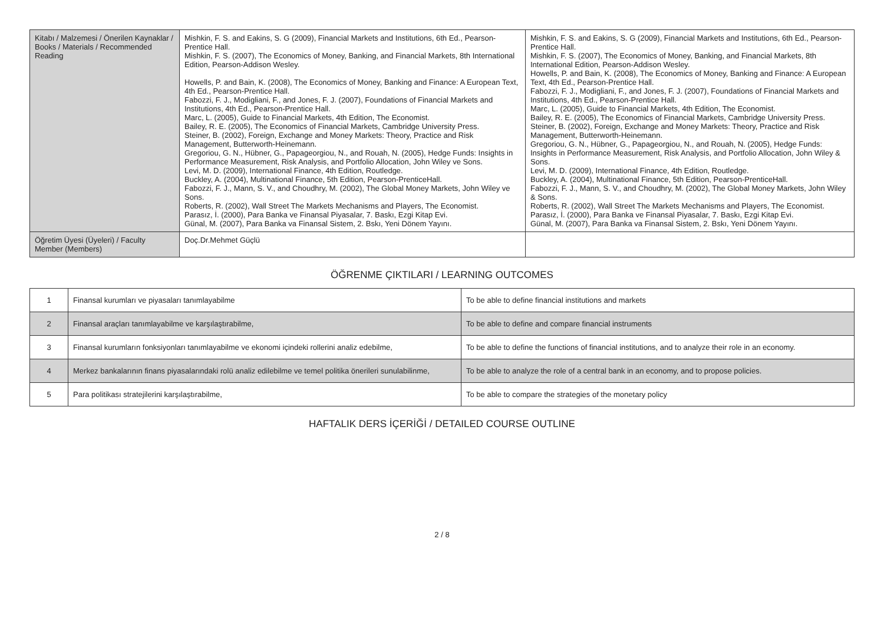| Kitabı / Malzemesi / Önerilen Kaynaklar / Books / Materials / Recommended Reading | Mishkin, F. S. and Eakins, S. G (2009), Financial Markets and Institutions, 6th Ed., Pearson-Prentice Hall. Mishkin, F. S. (2007), The Economics of Money, Banking, and Financial Markets, 8th International Edition, Pearson-Addison Wesley. Howells, P. and Bain, K. (2008), The Economics of Money, Banking and Finance: A European Text, 4th Ed., Pearson-Prentice Hall. Fabozzi, F. J., Modigliani, F., and Jones, F. J. (2007), Foundations of Financial Markets and Institutions, 4th Ed., Pearson-Prentice Hall. Marc, L. (2005), Guide to Financial Markets, 4th Edition, The Economist. Bailey, R. E. (2005), The Economics of Financial Markets, Cambridge University Press. Steiner, B. (2002), Foreign, Exchange and Money Markets: Theory, Practice and Risk Management, Butterworth-Heinemann. Gregoriou, G. N., Hübner, G., Papageorgiou, N., and Rouah, N. (2005), Hedge Funds: Insights in Performance Measurement, Risk Analysis, and Portfolio Allocation, John Wiley ve Sons. Levi, M. D. (2009), International Finance, 4th Edition, Routledge. Buckley, A. (2004), Multinational Finance, 5th Edition, Pearson-PrenticeHall. Fabozzi, F. J., Mann, S. V., and Choudhry, M. (2002), The Global Money Markets, John Wiley ve Sons. Roberts, R. (2002), Wall Street The Markets Mechanisms and Players, The Economist. Parasız, İ. (2000), Para Banka ve Finansal Piyasalar, 7. Baskı, Ezgi Kitap Evi. Günal, M. (2007), Para Banka va Finansal Sistem, 2. Bskı, Yeni Dönem Yayını. | Mishkin, F. S. and Eakins, S. G (2009), Financial Markets and Institutions, 6th Ed., Pearson-Prentice Hall. Mishkin, F. S. (2007), The Economics of Money, Banking, and Financial Markets, 8th International Edition, Pearson-Addison Wesley. Howells, P. and Bain, K. (2008), The Economics of Money, Banking and Finance: A European Text, 4th Ed., Pearson-Prentice Hall. Fabozzi, F. J., Modigliani, F., and Jones, F. J. (2007), Foundations of Financial Markets and Institutions, 4th Ed., Pearson-Prentice Hall. Marc, L. (2005), Guide to Financial Markets, 4th Edition, The Economist. Bailey, R. E. (2005), The Economics of Financial Markets, Cambridge University Press. Steiner, B. (2002), Foreign, Exchange and Money Markets: Theory, Practice and Risk Management, Butterworth-Heinemann. Gregoriou, G. N., Hübner, G., Papageorgiou, N., and Rouah, N. (2005), Hedge Funds: Insights in Performance Measurement, Risk Analysis, and Portfolio Allocation, John Wiley & Sons. Levi, M. D. (2009), International Finance, 4th Edition, Routledge. Buckley, A. (2004), Multinational Finance, 5th Edition, Pearson-PrenticeHall. Fabozzi, F. J., Mann, S. V., and Choudhry, M. (2002), The Global Money Markets, John Wiley & Sons. Roberts, R. (2002), Wall Street The Markets Mechanisms and Players, The Economist. Parasız, İ. (2000), Para Banka ve Finansal Piyasalar, 7. Baskı, Ezgi Kitap Evi. Günal, M. (2007), Para Banka va Finansal Sistem, 2. Bskı, Yeni Dönem Yayını. |
| Öğretim Üyesi (Üyeleri) / Faculty Member (Members) | Doç.Dr.Mehmet Güçlü | |
ÖĞRENME ÇIKTILARI / LEARNING OUTCOMES
| 1 | Finansal kurumları ve piyasaları tanımlayabilme | To be able to define financial institutions and markets |
| 2 | Finansal araçları tanımlayabilme ve karşılaştırabilme, | To be able to define and compare financial instruments |
| 3 | Finansal kurumların fonksiyonları tanımlayabilme ve ekonomi içindeki rollerini analiz edebilme, | To be able to define the functions of financial institutions, and to analyze their role in an economy. |
| 4 | Merkez bankalarının finans piyasalarındaki rolü analiz edilebilme ve temel politika önerileri sunulabilinme, | To be able to analyze the role of a central bank in an economy, and to propose policies. |
| 5 | Para politikası stratejilerini karşılaştırabilme, | To be able to compare the strategies of the monetary policy |
HAFTALIK DERS İÇERİĞİ / DETAILED COURSE OUTLINE
2 / 8